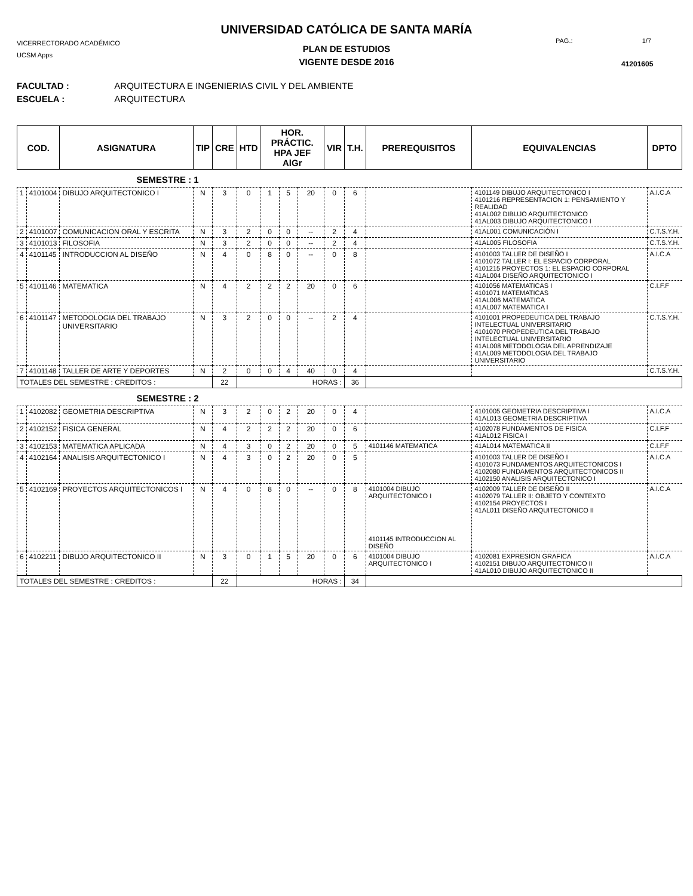UNIVERSIDAD CATÓLICA DE SANTA MARÍA
VICERRECTORADO ACADÉMICO
UCSM Apps
PAG.: 1/7
41201605
PLAN DE ESTUDIOS
VIGENTE DESDE 2016
FACULTAD : ARQUITECTURA E INGENIERIAS CIVIL Y DEL AMBIENTE
ESCUELA : ARQUITECTURA
| COD. | | ASIGNATURA | TIP | CRE | HTD | HOR. PRÁCTIC. HPA JEF AlGr | | | VIR | T.H. | PREREQUISITOS | EQUIVALENCIAS | DPTO |
| --- | --- | --- | --- | --- | --- | --- | --- | --- | --- | --- | --- | --- | --- |
| SEMESTRE : 1 | | | | | | | | | | | | | |
| 1 | 4101004 | DIBUJO ARQUITECTONICO I | N | 3 | 0 | 1 | 5 | 20 | 0 | 6 | | 4101149 DIBUJO ARQUITECTONICO I 4101216 REPRESENTACION 1: PENSAMIENTO Y REALIDAD 41AL002 DIBUJO ARQUITECTONICO 41AL003 DIBUJO ARQUITECTONICO I | A.I.C.A |
| 2 | 4101007 | COMUNICACION ORAL Y ESCRITA | N | 3 | 2 | 0 | 0 | -- | 2 | 4 | | 41AL001 COMUNICACIÓN I | C.T.S.Y.H. |
| 3 | 4101013 | FILOSOFIA | N | 3 | 2 | 0 | 0 | -- | 2 | 4 | | 41AL005 FILOSOFIA | C.T.S.Y.H. |
| 4 | 4101145 | INTRODUCCION AL DISEÑO | N | 4 | 0 | 8 | 0 | -- | 0 | 8 | | 4101003 TALLER DE DISEÑO I 4101072 TALLER I: EL ESPACIO CORPORAL 4101215 PROYECTOS 1: EL ESPACIO CORPORAL 41AL004 DISEÑO ARQUITECTONICO I | A.I.C.A |
| 5 | 4101146 | MATEMATICA | N | 4 | 2 | 2 | 2 | 20 | 0 | 6 | | 4101056 MATEMATICAS I 4101071 MATEMATICAS 41AL006 MATEMATICA 41AL007 MATEMATICA I | C.I.F.F |
| 6 | 4101147 | METODOLOGIA DEL TRABAJO UNIVERSITARIO | N | 3 | 2 | 0 | 0 | -- | 2 | 4 | | 4101001 PROPEDEUTICA DEL TRABAJO INTELECTUAL UNIVERSITARIO 4101070 PROPEDEUTICA DEL TRABAJO INTELECTUAL UNIVERSITARIO 41AL008 METODOLOGIA DEL APRENDIZAJE 41AL009 METODOLOGIA DEL TRABAJO UNIVERSITARIO | C.T.S.Y.H. |
| 7 | 4101148 | TALLER DE ARTE Y DEPORTES | N | 2 | 0 | 0 | 4 | 40 | 0 | 4 | | | C.T.S.Y.H. |
| TOTALES DEL SEMESTRE : CREDITOS : | | | | 22 | HORAS : | | | | | 36 | | | |
| SEMESTRE : 2 | | | | | | | | | | | | | |
| 1 | 4102082 | GEOMETRIA DESCRIPTIVA | N | 3 | 2 | 0 | 2 | 20 | 0 | 4 | | 4101005 GEOMETRIA DESCRIPTIVA I 41AL013 GEOMETRIA DESCRIPTIVA | A.I.C.A |
| 2 | 4102152 | FISICA GENERAL | N | 4 | 2 | 2 | 2 | 20 | 0 | 6 | | 4102078 FUNDAMENTOS DE FISICA 41AL012 FISICA I | C.I.F.F |
| 3 | 4102153 | MATEMATICA APLICADA | N | 4 | 3 | 0 | 2 | 20 | 0 | 5 | 4101146 MATEMATICA | 41AL014 MATEMATICA II | C.I.F.F |
| 4 | 4102164 | ANALISIS ARQUITECTONICO I | N | 4 | 3 | 0 | 2 | 20 | 0 | 5 | | 4101003 TALLER DE DISEÑO I 4101073 FUNDAMENTOS ARQUITECTONICOS I 4102080 FUNDAMENTOS ARQUITECTONICOS II 4102150 ANALISIS ARQUITECTONICO I | A.I.C.A |
| 5 | 4102169 | PROYECTOS ARQUITECTONICOS I | N | 4 | 0 | 8 | 0 | -- | 0 | 8 | 4101004 DIBUJO ARQUITECTONICO I 4101145 INTRODUCCION AL DISEÑO | 4102009 TALLER DE DISEÑO II 4102079 TALLER II: OBJETO Y CONTEXTO 4102154 PROYECTOS I 41AL011 DISEÑO ARQUITECTONICO II | A.I.C.A |
| 6 | 4102211 | DIBUJO ARQUITECTONICO II | N | 3 | 0 | 1 | 5 | 20 | 0 | 6 | 4101004 DIBUJO ARQUITECTONICO I | 4102081 EXPRESION GRAFICA 4102151 DIBUJO ARQUITECTONICO II 41AL010 DIBUJO ARQUITECTONICO II | A.I.C.A |
| TOTALES DEL SEMESTRE : CREDITOS : | | | | 22 | HORAS : | | | | | 34 | | | |